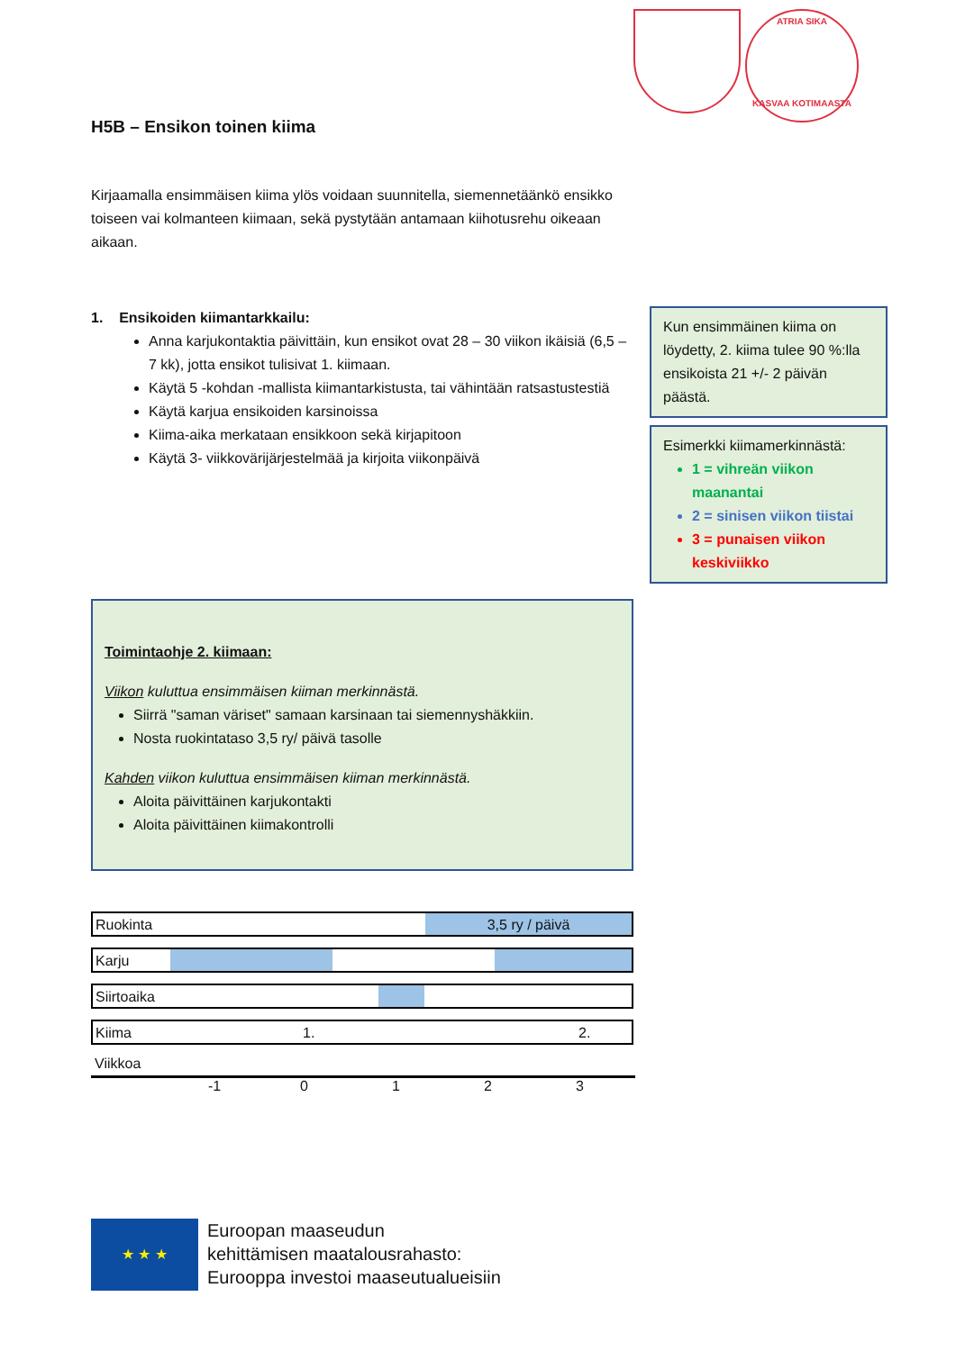ATRIA SIKA
KASVAA KOTIMAASTA
H5B – Ensikon toinen kiima
Kirjaamalla ensimmäisen kiima ylös voidaan suunnitella, siemennetäänkö ensikko toiseen vai kolmanteen kiimaan, sekä pystytään antamaan kiihotusrehu oikeaan aikaan.
1. Ensikoiden kiimantarkkailu:
Anna karjukontaktia päivittäin, kun ensikot ovat 28 – 30 viikon ikäisiä (6,5 – 7 kk), jotta ensikot tulisivat 1. kiimaan.
Käytä 5 -kohdan -mallista kiimantarkistusta, tai vähintään ratsastustestiä
Käytä karjua ensikoiden karsinoissa
Kiima-aika merkataan ensikkoon sekä kirjapitoon
Käytä 3- viikkovärijärjestelmää ja kirjoita viikonpäivä
Kun ensimmäinen kiima on löydetty, 2. kiima tulee 90 %:lla ensikoista 21 +/- 2 päivän päästä.
Esimerkki kiimamerkinnästä:
1 = vihreän viikon maanantai
2 = sinisen viikon tiistai
3 = punaisen viikon keskiviikko
Toimintaohje 2. kiimaan:
Viikon kuluttua ensimmäisen kiiman merkinnästä.
Siirrä "saman väriset" samaan karsinaan tai siemennyshäkkiin.
Nosta ruokintataso 3,5 ry/ päivä tasolle
Kahden viikon kuluttua ensimmäisen kiiman merkinnästä.
Aloita päivittäinen karjukontakti
Aloita päivittäinen kiimakontrolli
Ruokinta 3,5 ry / päivä
Karju
Siirtoaika
Kiima 1. 2.
Viikkoa
-1 0123
★ ★ ★
Euroopan maaseudun
kehittämisen maatalousrahasto:
Eurooppa investoi maaseutualueisiin